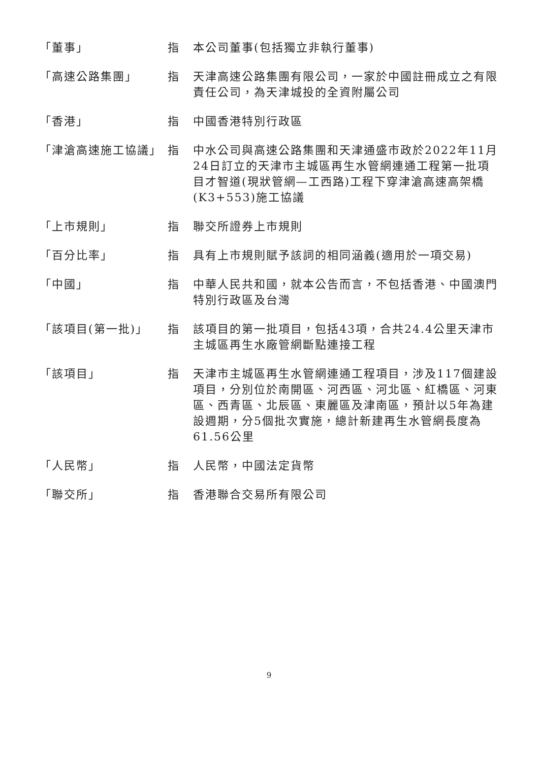| 「董事」 | 指 | 本公司董事(包括獨立非執行董事) |
| 「高速公路集團」 | 指 | 天津高速公路集團有限公司，一家於中國註冊成立之有限責任公司，為天津城投的全資附屬公司 |
| 「香港」 | 指 | 中國香港特別行政區 |
| 「津滄高速施工協議」 | 指 | 中水公司與高速公路集團和天津通盛市政於2022年11月24日訂立的天津市主城區再生水管網連通工程第一批項目才智道(現狀管網—工西路)工程下穿津滄高速高架橋(K3+553)施工協議 |
| 「上市規則」 | 指 | 聯交所證券上市規則 |
| 「百分比率」 | 指 | 具有上市規則賦予該詞的相同涵義(適用於一項交易) |
| 「中國」 | 指 | 中華人民共和國，就本公告而言，不包括香港、中國澳門特別行政區及台灣 |
| 「該項目(第一批)」 | 指 | 該項目的第一批項目，包括43項，合共24.4公里天津市主城區再生水廠管網斷點連接工程 |
| 「該項目」 | 指 | 天津市主城區再生水管網連通工程項目，涉及117個建設項目，分別位於南開區、河西區、河北區、紅橋區、河東區、西青區、北辰區、東麗區及津南區，預計以5年為建設週期，分5個批次實施，總計新建再生水管網長度為61.56公里 |
| 「人民幣」 | 指 | 人民幣，中國法定貨幣 |
| 「聯交所」 | 指 | 香港聯合交易所有限公司 |
9